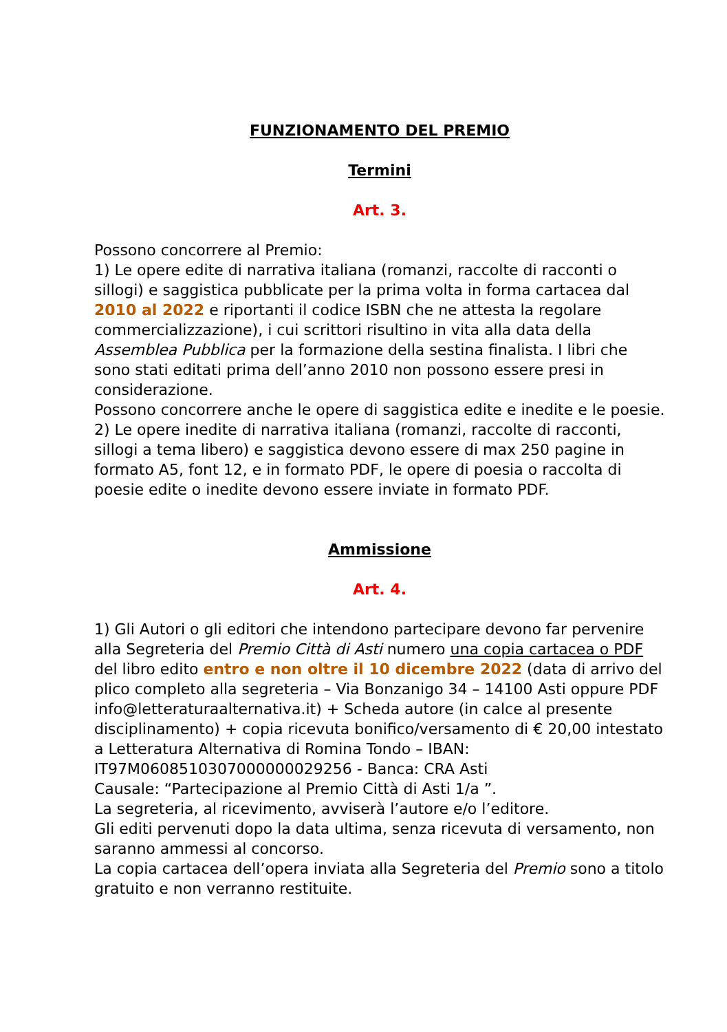FUNZIONAMENTO DEL PREMIO
Termini
Art. 3.
Possono concorrere al Premio:
1) Le opere edite di narrativa italiana (romanzi, raccolte di racconti o sillogi) e saggistica pubblicate per la prima volta in forma cartacea dal 2010 al 2022 e riportanti il codice ISBN che ne attesta la regolare commercializzazione), i cui scrittori risultino in vita alla data della Assemblea Pubblica per la formazione della sestina finalista. I libri che sono stati editati prima dell’anno 2010 non possono essere presi in considerazione.
Possono concorrere anche le opere di saggistica edite e inedite e le poesie.
2) Le opere inedite di narrativa italiana (romanzi, raccolte di racconti, sillogi a tema libero) e saggistica devono essere di max 250 pagine in formato A5, font 12, e in formato PDF, le opere di poesia o raccolta di poesie edite o inedite devono essere inviate in formato PDF.
Ammissione
Art. 4.
1) Gli Autori o gli editori che intendono partecipare devono far pervenire alla Segreteria del Premio Città di Asti numero una copia cartacea o PDF del libro edito entro e non oltre il 10 dicembre 2022 (data di arrivo del plico completo alla segreteria – Via Bonzanigo 34 – 14100 Asti oppure PDF info@letteraturaalternativa.it) + Scheda autore (in calce al presente disciplinamento) + copia ricevuta bonifico/versamento di € 20,00 intestato a Letteratura Alternativa di Romina Tondo – IBAN: IT97M0608510307000000029256 - Banca: CRA Asti
Causale: “Partecipazione al Premio Città di Asti 1/a ”.
La segreteria, al ricevimento, avviserà l’autore e/o l’editore.
Gli editi pervenuti dopo la data ultima, senza ricevuta di versamento, non saranno ammessi al concorso.
La copia cartacea dell’opera inviata alla Segreteria del Premio sono a titolo gratuito e non verranno restituite.